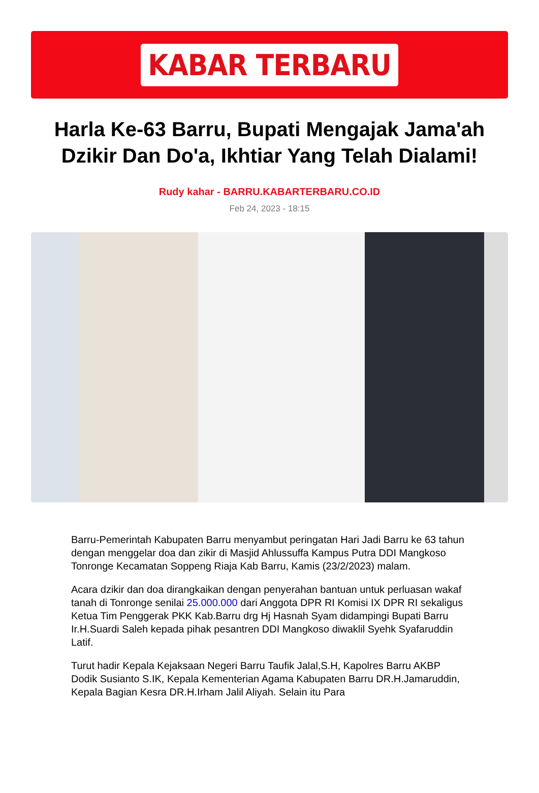KABAR TERBARU
Harla Ke-63 Barru, Bupati Mengajak Jama'ah Dzikir Dan Do'a, Ikhtiar Yang Telah Dialami!
Rudy kahar - BARRU.KABARTERBARU.CO.ID
Feb 24, 2023 - 18:15
Barru-Pemerintah Kabupaten Barru menyambut peringatan Hari Jadi Barru ke 63 tahun dengan menggelar doa dan zikir di Masjid Ahlussuffa Kampus Putra DDI Mangkoso Tonronge Kecamatan Soppeng Riaja Kab Barru, Kamis (23/2/2023) malam.
Acara dzikir dan doa dirangkaikan dengan penyerahan bantuan untuk perluasan wakaf tanah di Tonronge senilai 25.000.000 dari Anggota DPR RI Komisi IX DPR RI sekaligus Ketua Tim Penggerak PKK Kab.Barru drg Hj Hasnah Syam didampingi Bupati Barru Ir.H.Suardi Saleh kepada pihak pesantren DDI Mangkoso diwaklil Syehk Syafaruddin Latif.
Turut hadir Kepala Kejaksaan Negeri Barru Taufik Jalal,S.H, Kapolres Barru AKBP Dodik Susianto S.IK, Kepala Kementerian Agama Kabupaten Barru DR.H.Jamaruddin, Kepala Bagian Kesra DR.H.Irham Jalil Aliyah. Selain itu Para